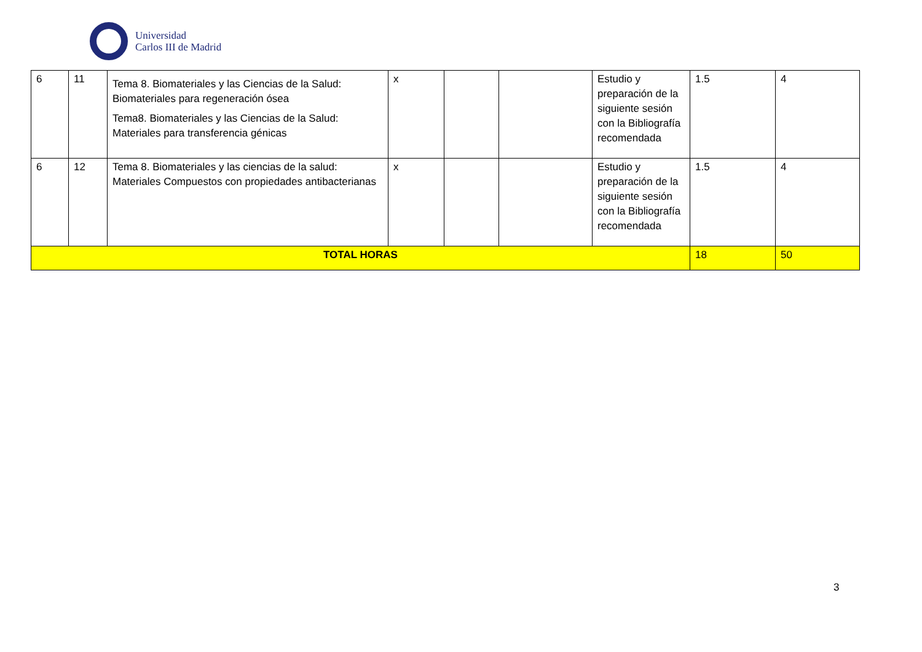Universidad
Carlos III de Madrid
| 6 | 11 | Tema 8. Biomateriales y las Ciencias de la Salud: Biomateriales para regeneración ósea Tema8. Biomateriales y las Ciencias de la Salud: Materiales para transferencia génicas | x | | | Estudio y preparación de la siguiente sesión con la Bibliografía recomendada | 1.5 | 4 |
| 6 | 12 | Tema 8. Biomateriales y las ciencias de la salud: Materiales Compuestos con propiedades antibacterianas | x | | | Estudio y preparación de la siguiente sesión con la Bibliografía recomendada | 1.5 | 4 |
| TOTAL HORAS | | | | | | | 18 | 50 |
3